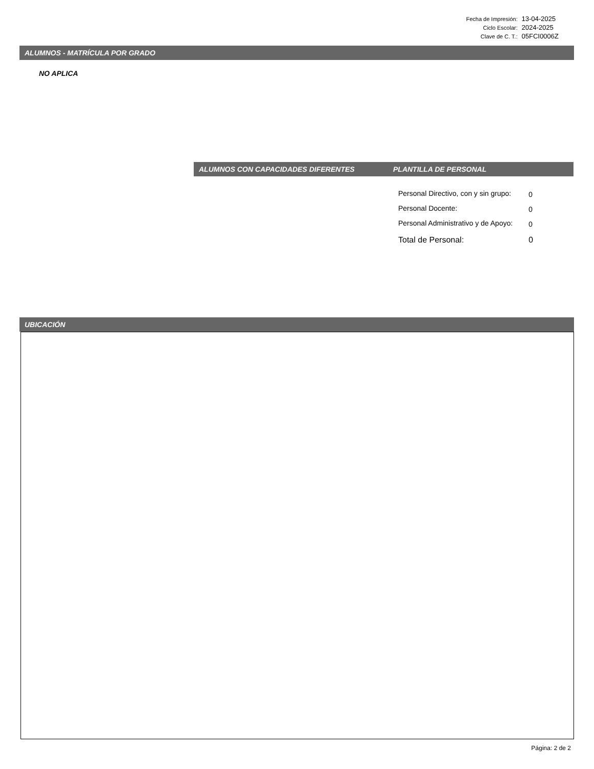| Fecha de Impresión: | 13-04-2025 |
| Ciclo Escolar: | 2024-2025 |
| Clave de C. T.: | 05FCI0006Z |
ALUMNOS - MATRÍCULA POR GRADO
NO APLICA
ALUMNOS CON CAPACIDADES DIFERENTES
PLANTILLA DE PERSONAL
| Personal Directivo, con y sin grupo: | 0 |
| Personal Docente: | 0 |
| Personal Administrativo y de Apoyo: | 0 |
| Total de Personal: | 0 |
UBICACIÓN
Página: 2 de 2